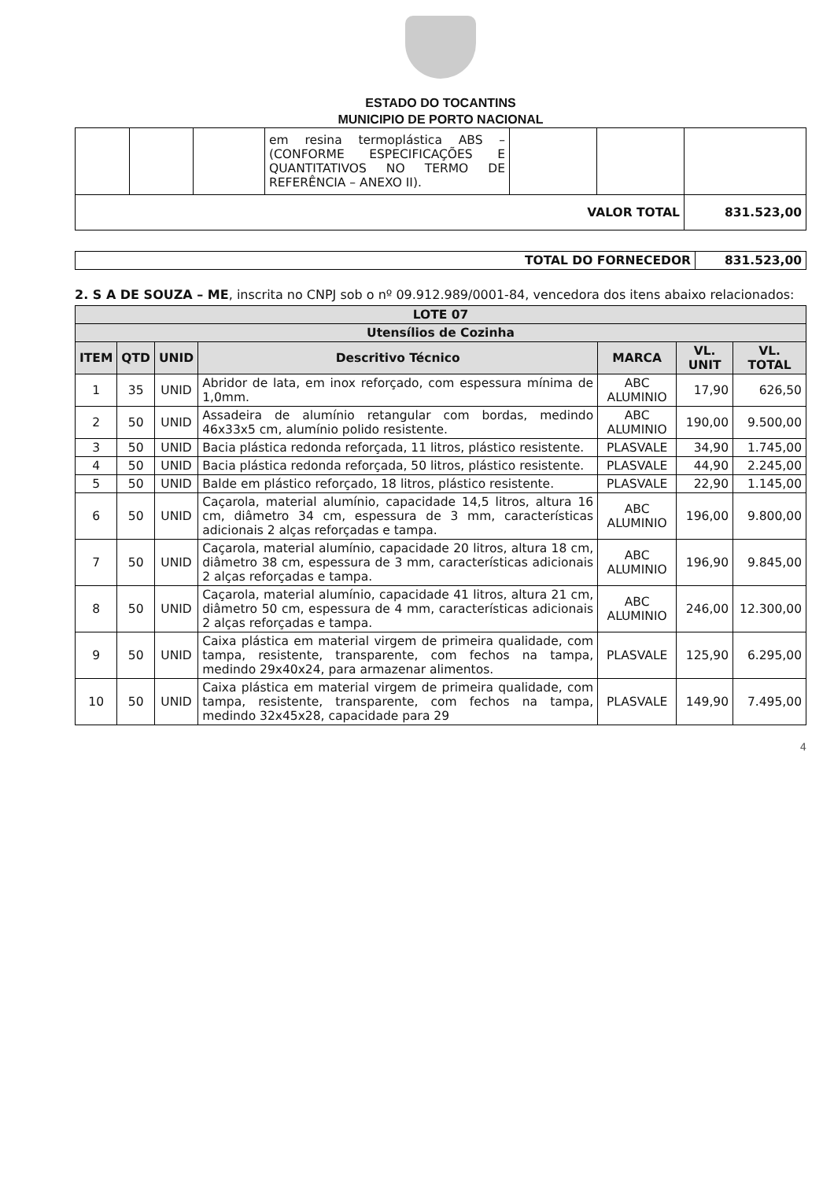ESTADO DO TOCANTINS
MUNICIPIO DE PORTO NACIONAL
| | | | em resina termoplástica ABS – (CONFORME ESPECIFICAÇÕES E QUANTITATIVOS NO TERMO DE REFERÊNCIA – ANEXO II). | | | |
| VALOR TOTAL | | | | | | 831.523,00 |
| TOTAL DO FORNECEDOR | 831.523,00 |
2. S A DE SOUZA – ME, inscrita no CNPJ sob o nº 09.912.989/0001-84, vencedora dos itens abaixo relacionados:
| LOTE 07 | | | | | | |
| --- | --- | --- | --- | --- | --- | --- |
| Utensílios de Cozinha | | | | | | |
| ITEM | QTD | UNID | Descritivo Técnico | MARCA | VL. UNIT | VL. TOTAL |
| 1 | 35 | UNID | Abridor de lata, em inox reforçado, com espessura mínima de 1,0mm. | ABC ALUMINIO | 17,90 | 626,50 |
| 2 | 50 | UNID | Assadeira de alumínio retangular com bordas, medindo 46x33x5 cm, alumínio polido resistente. | ABC ALUMINIO | 190,00 | 9.500,00 |
| 3 | 50 | UNID | Bacia plástica redonda reforçada, 11 litros, plástico resistente. | PLASVALE | 34,90 | 1.745,00 |
| 4 | 50 | UNID | Bacia plástica redonda reforçada, 50 litros, plástico resistente. | PLASVALE | 44,90 | 2.245,00 |
| 5 | 50 | UNID | Balde em plástico reforçado, 18 litros, plástico resistente. | PLASVALE | 22,90 | 1.145,00 |
| 6 | 50 | UNID | Caçarola, material alumínio, capacidade 14,5 litros, altura 16 cm, diâmetro 34 cm, espessura de 3 mm, características adicionais 2 alças reforçadas e tampa. | ABC ALUMINIO | 196,00 | 9.800,00 |
| 7 | 50 | UNID | Caçarola, material alumínio, capacidade 20 litros, altura 18 cm, diâmetro 38 cm, espessura de 3 mm, características adicionais 2 alças reforçadas e tampa. | ABC ALUMINIO | 196,90 | 9.845,00 |
| 8 | 50 | UNID | Caçarola, material alumínio, capacidade 41 litros, altura 21 cm, diâmetro 50 cm, espessura de 4 mm, características adicionais 2 alças reforçadas e tampa. | ABC ALUMINIO | 246,00 | 12.300,00 |
| 9 | 50 | UNID | Caixa plástica em material virgem de primeira qualidade, com tampa, resistente, transparente, com fechos na tampa, medindo 29x40x24, para armazenar alimentos. | PLASVALE | 125,90 | 6.295,00 |
| 10 | 50 | UNID | Caixa plástica em material virgem de primeira qualidade, com tampa, resistente, transparente, com fechos na tampa, medindo 32x45x28, capacidade para 29 | PLASVALE | 149,90 | 7.495,00 |
4